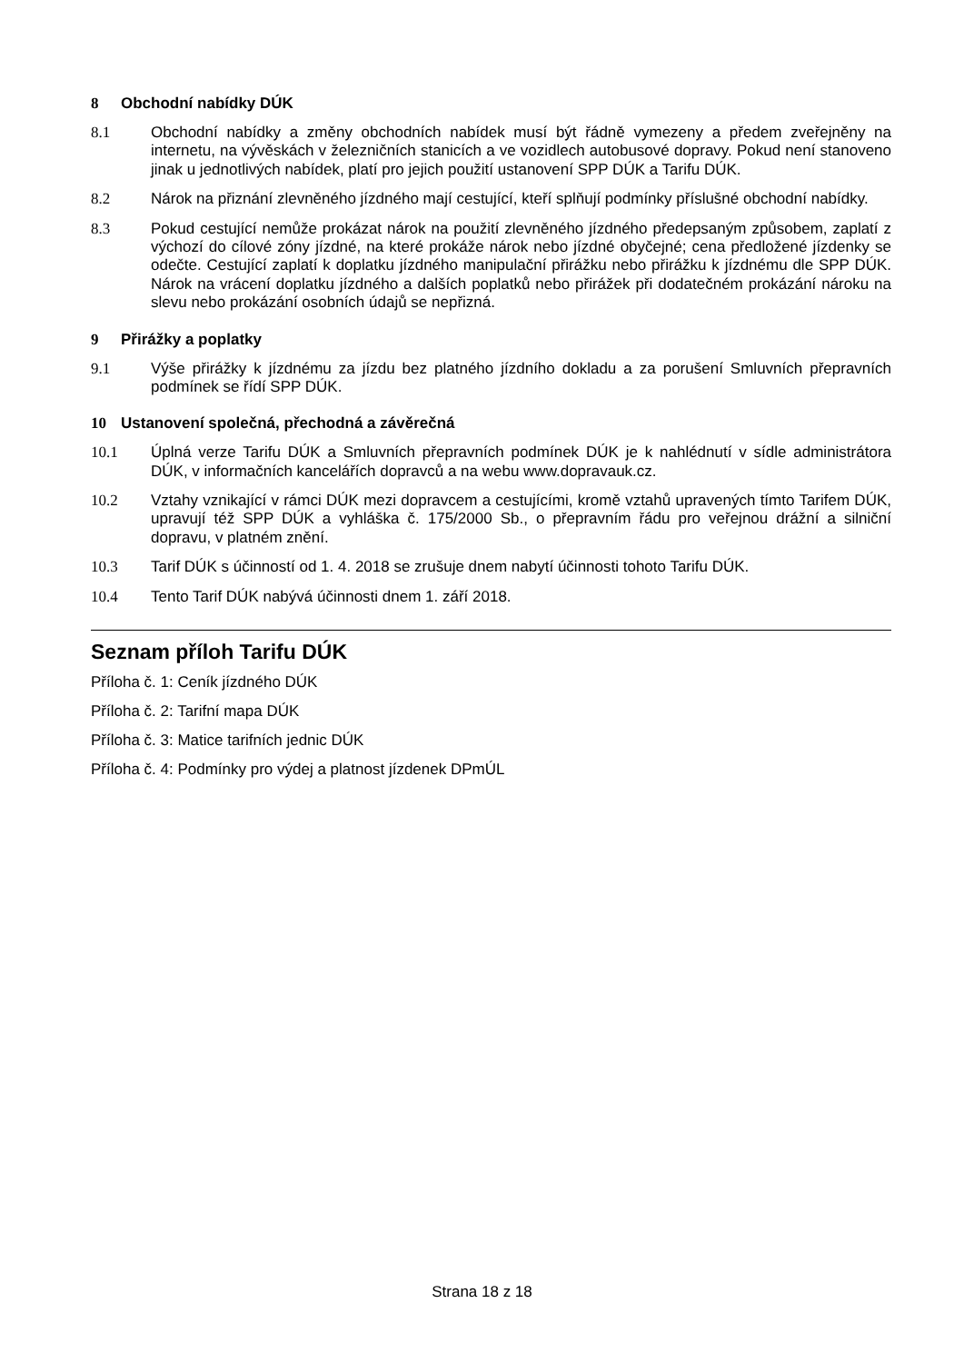8 Obchodní nabídky DÚK
8.1 Obchodní nabídky a změny obchodních nabídek musí být řádně vymezeny a předem zveřejněny na internetu, na vývěskách v železničních stanicích a ve vozidlech autobusové dopravy. Pokud není stanoveno jinak u jednotlivých nabídek, platí pro jejich použití ustanovení SPP DÚK a Tarifu DÚK.
8.2 Nárok na přiznání zlevněného jízdného mají cestující, kteří splňují podmínky příslušné obchodní nabídky.
8.3 Pokud cestující nemůže prokázat nárok na použití zlevněného jízdného předepsaným způsobem, zaplatí z výchozí do cílové zóny jízdné, na které prokáže nárok nebo jízdné obyčejné; cena předložené jízdenky se odečte. Cestující zaplatí k doplatku jízdného manipulační přirážku nebo přirážku k jízdnému dle SPP DÚK. Nárok na vrácení doplatku jízdného a dalších poplatků nebo přirážek při dodatečném prokázání nároku na slevu nebo prokázání osobních údajů se nepřizná.
9 Přirážky a poplatky
9.1 Výše přirážky k jízdnému za jízdu bez platného jízdního dokladu a za porušení Smluvních přepravních podmínek se řídí SPP DÚK.
10 Ustanovení společná, přechodná a závěrečná
10.1 Úplná verze Tarifu DÚK a Smluvních přepravních podmínek DÚK je k nahlédnutí v sídle administrátora DÚK, v informačních kancelářích dopravců a na webu www.dopravauk.cz.
10.2 Vztahy vznikající v rámci DÚK mezi dopravcem a cestujícími, kromě vztahů upravených tímto Tarifem DÚK, upravují též SPP DÚK a vyhláška č. 175/2000 Sb., o přepravním řádu pro veřejnou drážní a silniční dopravu, v platném znění.
10.3 Tarif DÚK s účinností od 1. 4. 2018 se zrušuje dnem nabytí účinnosti tohoto Tarifu DÚK.
10.4 Tento Tarif DÚK nabývá účinnosti dnem 1. září 2018.
Seznam příloh Tarifu DÚK
Příloha č. 1: Ceník jízdného DÚK
Příloha č. 2: Tarifní mapa DÚK
Příloha č. 3: Matice tarifních jednic DÚK
Příloha č. 4: Podmínky pro výdej a platnost jízdenek DPmÚL
Strana 18 z 18